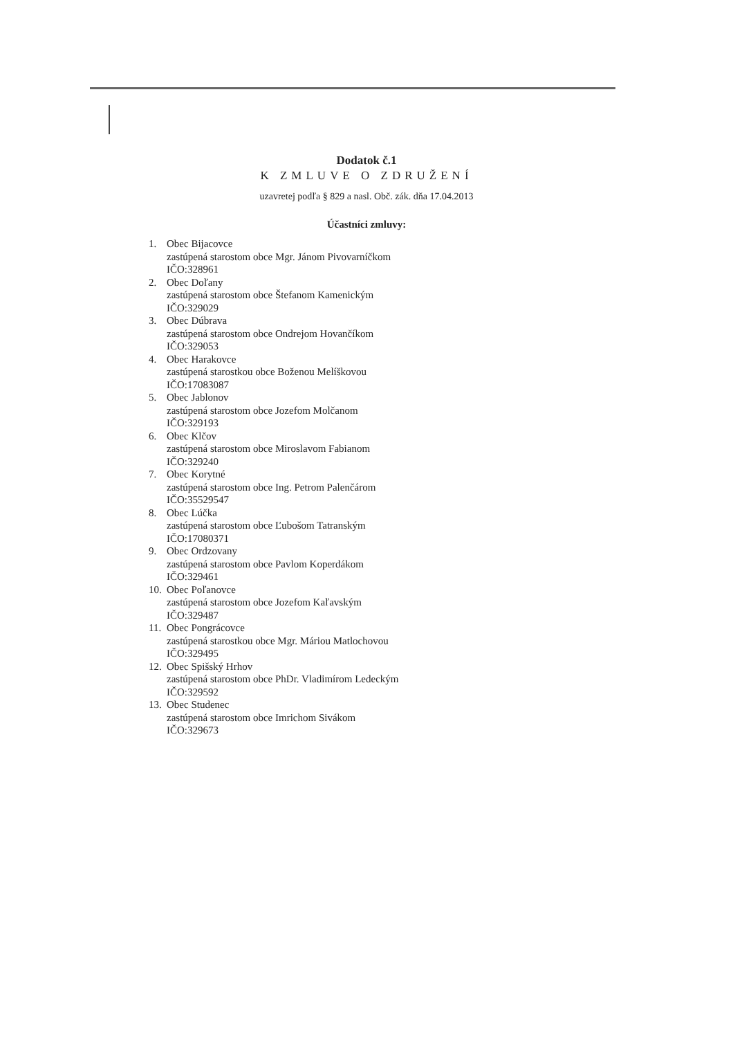Dodatok č.1
K ZMLUVE O ZDRUŽENÍ
uzavretej podľa § 829 a nasl. Obč. zák. dňa 17.04.2013
Účastníci zmluvy:
1. Obec Bijacovce
zastúpená starostom obce Mgr. Jánom Pivovarníčkom
IČO:328961
2. Obec Doľany
zastúpená starostom obce Štefanom Kamenickým
IČO:329029
3. Obec Dúbrava
zastúpená starostom obce Ondrejom Hovančíkom
IČO:329053
4. Obec Harakovce
zastúpená starostkou obce Boženou Melíškovou
IČO:17083087
5. Obec Jablonov
zastúpená starostom obce Jozefom Molčanom
IČO:329193
6. Obec Klčov
zastúpená starostom obce Miroslavom Fabianom
IČO:329240
7. Obec Korytné
zastúpená starostom obce Ing. Petrom Palenčárom
IČO:35529547
8. Obec Lúčka
zastúpená starostom obce Ľubošom Tatranským
IČO:17080371
9. Obec Ordzovany
zastúpená starostom obce Pavlom Koperdákom
IČO:329461
10. Obec Poľanovce
zastúpená starostom obce Jozefom Kaľavským
IČO:329487
11. Obec Pongrácovce
zastúpená starostkou obce Mgr. Máriou Matlochovou
IČO:329495
12. Obec Spišský Hrhov
zastúpená starostom obce PhDr. Vladimírom Ledeckým
IČO:329592
13. Obec Studenec
zastúpená starostom obce Imrichom Sivákom
IČO:329673